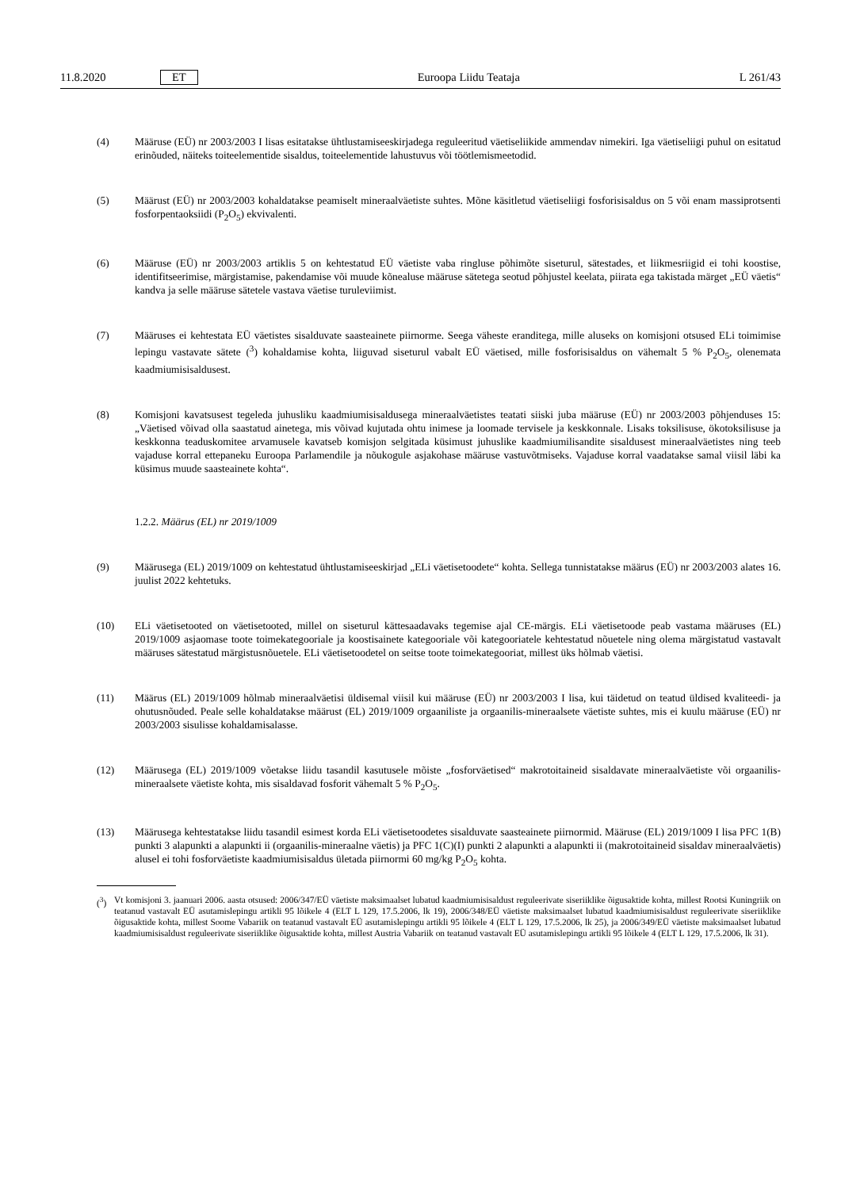11.8.2020 ET Euroopa Liidu Teataja L 261/43
(4) Määruse (EÜ) nr 2003/2003 I lisas esitatakse ühtlustamiseeskirjadega reguleeritud väetiseliikide ammendav nimekiri. Iga väetiseliigi puhul on esitatud erinõuded, näiteks toiteelementide sisaldus, toiteelementide lahustuvus või töötlemismeetodid.
(5) Määrust (EÜ) nr 2003/2003 kohaldatakse peamiselt mineraalväetiste suhtes. Mõne käsitletud väetiseliigi fosforisisaldus on 5 või enam massiprotsenti fosforpentaoksiidi (P<sub>2</sub>O<sub>5</sub>) ekvivalenti.
(6) Määruse (EÜ) nr 2003/2003 artiklis 5 on kehtestatud EÜ väetiste vaba ringluse põhimõte siseturul, sätestades, et liikmesriigid ei tohi koostise, identifitseerimise, märgistamise, pakendamise või muude kõnealuse määruse sätetega seotud põhjustel keelata, piirata ega takistada märget „EÜ väetis“ kandva ja selle määruse sätetele vastava väetise turuleviimist.
(7) Määruses ei kehtestata EÜ väetistes sisalduvate saasteainete piirnorme. Seega väheste eranditega, mille aluseks on komisjoni otsused ELi toimimise lepingu vastavate sätete (<sup>3</sup>) kohaldamise kohta, liiguvad siseturul vabalt EÜ väetised, mille fosforisisaldus on vähemalt 5 % P<sub>2</sub>O<sub>5</sub>, olenemata kaadmiumisisaldusest.
(8) Komisjoni kavatsusest tegeleda juhusliku kaadmiumisisaldusega mineraalväetistes teatati siiski juba määruse (EÜ) nr 2003/2003 põhjenduses 15: „Väetised võivad olla saastatud ainetega, mis võivad kujutada ohtu inimese ja loomade tervisele ja keskkonnale. Lisaks toksilisuse, ökotoksilisuse ja keskkonna teaduskomitee arvamusele kavatseb komisjon selgitada küsimust juhuslike kaadmiumilisandite sisaldusest mineraalväetistes ning teeb vajaduse korral ettepaneku Euroopa Parlamendile ja nõukogule asjakohase määruse vastuvõtmiseks. Vajaduse korral vaadatakse samal viisil läbi ka küsimus muude saasteainete kohta“.
1.2.2. Määrus (EL) nr 2019/1009
(9) Määrusega (EL) 2019/1009 on kehtestatud ühtlustamiseeskirjad „ELi väetisetoodete“ kohta. Sellega tunnistatakse määrus (EÜ) nr 2003/2003 alates 16. juulist 2022 kehtetuks.
(10) ELi väetisetooted on väetisetooted, millel on siseturul kättesaadavaks tegemise ajal CE-märgis. ELi väetisetoode peab vastama määruses (EL) 2019/1009 asjaomase toote toimekategooriale ja koostisainete kategooriale või kategooriatele kehtestatud nõuetele ning olema märgistatud vastavalt määruses sätestatud märgistusnõuetele. ELi väetisetoodetel on seitse toote toimekategooriat, millest üks hõlmab väetisi.
(11) Määrus (EL) 2019/1009 hõlmab mineraalväetisi üldisemal viisil kui määruse (EÜ) nr 2003/2003 I lisa, kui täidetud on teatud üldised kvaliteedi- ja ohutusnõuded. Peale selle kohaldatakse määrust (EL) 2019/1009 orgaaniliste ja orgaanilis-mineraalsete väetiste suhtes, mis ei kuulu määruse (EÜ) nr 2003/2003 sisulisse kohaldamisalasse.
(12) Määrusega (EL) 2019/1009 võetakse liidu tasandil kasutusele mõiste „fosforväetised“ makrotoitaineid sisaldavate mineraalväetiste või orgaanilis-mineraalsete väetiste kohta, mis sisaldavad fosforit vähemalt 5 % P<sub>2</sub>O<sub>5</sub>.
(13) Määrusega kehtestatakse liidu tasandil esimest korda ELi väetisetoodetes sisalduvate saasteainete piirnormid. Määruse (EL) 2019/1009 I lisa PFC 1(B) punkti 3 alapunkti a alapunkti ii (orgaanilis-mineraalne väetis) ja PFC 1(C)(I) punkti 2 alapunkti a alapunkti ii (makrotoitaineid sisaldav mineraalväetis) alusel ei tohi fosforväetiste kaadmiumi­sisaldus ületada piirnormi 60 mg/kg P<sub>2</sub>O<sub>5</sub> kohta.
(<sup>3</sup>) Vt komisjoni 3. jaanuari 2006. aasta otsused: 2006/347/EÜ väetiste maksimaalset lubatud kaadmiumisisaldust reguleerivate siseriiklike õigusaktide kohta, millest Rootsi Kuningriik on teatanud vastavalt EÜ asutamislepingu artikli 95 lõikele 4 (ELT L 129, 17.5.2006, lk 19), 2006/348/EÜ väetiste maksimaalset lubatud kaadmiumisisaldust reguleerivate siseriiklike õigusaktide kohta, millest Soome Vabariik on teatanud vastavalt EÜ asutamislepingu artikli 95 lõikele 4 (ELT L 129, 17.5.2006, lk 25), ja 2006/349/EÜ väetiste maksimaalset lubatud kaadmiumisisaldust reguleerivate siseriiklike õigusaktide kohta, millest Austria Vabariik on teatanud vastavalt EÜ asutamislepingu artikli 95 lõikele 4 (ELT L 129, 17.5.2006, lk 31).